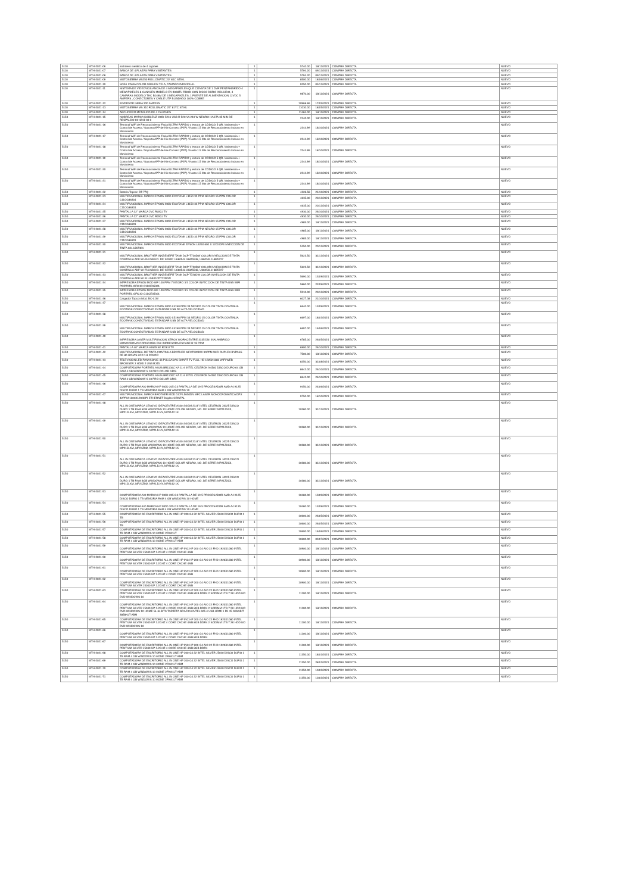| 5110 | MTH-2021-06 | archivero metálico de 4 cajones | 1 | 5740.00 | 18/11/2021 | COMPRA DIRECTA | NUEVO |
| 5110 | MTH-2021-07 | BANCA DE 4 PLAZAS PARA VISITANTES | 1 | 5794.20 | 09/12/2021 | COMPRA DIRECTA | NUEVO |
| 5110 | MTH-2021-08 | BANCA DE 4 PLAZAS PARA VISITANTES | 1 | 5794.20 | 09/12/2021 | COMPRA DIRECTA | NUEVO |
| 5110 | MTH-2021-09 | MOTOSIERRA MS250 ROLLOMATIC 20" 81C STIHL | 1 | 8500.00 | 18/06/2021 | COMPRA DIRECTA | NUEVO |
| 5110 | MTH-2021-10 | SOFÁ CAMA COLOR GRIS EN TELA, TAMAÑO INDIVIDUAL | 1 | 9250.00 | 05/12/2021 | COMPRA DIRECTA | NUEVO |
| 5110 | MTH-2021-11 | SISTEMA DE VIDEOVIGILANCIA DE 4 MEGAPIXELES QUE CONSTA DE 1 DVR PENTAHIBRIDO 4 MEGAPIXELES 8 CANALES MODELO EV-4008TU RBOD CON DISCO DURO INCLUIDO, 4 CAMARAS MODELO THC B148M DE 4 MEGAPIXELES, 1 FUENTE DE ALIMENTACION 12VDC 5 AMPERS , CONECTORES Y CABLE UTP BLINDADO 100% COBRE | 1 | 9870.00 | 18/11/2021 | COMPRA DIRECTA | NUEVO |
| 5110 | MTH-2021-12 | INVERSOR INFRA 200 AMPERS | 1 | 10968.96 | 17/05/2021 | COMPRA DIRECTA | NUEVO |
| 5110 | MTH-2021-13 | MOTOSIERRA MS 310 ROLLOMATIC 25" 81YC STIHL | 1 | 11030.00 | 18/05/2021 | COMPRA DIRECTA | NUEVO |
| 5110 | MTH-2021-14 | ARCHIVERO METALICO DE 4 CAJONES | 1 | 11484.00 | 18/11/2021 | COMPRA DIRECTA | NUEVO |
| 5150 | MTH-2021-15 | NOBREAK MARCA KOBLENZ MOD 5216 USB R 520 VA 240 W NEGRO HASTA 35 MIN DE RESPALDO 00-4241-00 6 | 1 | 2140.00 | 18/11/2021 | COMPRA DIRECTA | NUEVO |
| 5150 | MTH-2021-16 | Terminal WiFi de Reconocimiento Facial ULTRA RÁPIDO y lectura de CÓDIGO 5 QR / Asistencia + Control de Acceso / Soporta APP de Hik-Connect (P2P) / Hasta 1.5 Mts de Reconocimiento Incluso en Movimiento | 1 | 2244.99 | 18/10/2021 | COMPRA DIRECTA | NUEVO |
| 5150 | MTH-2021-17 | Terminal WiFi de Reconocimiento Facial ULTRA RÁPIDO y lectura de CÓDIGO 5 QR / Asistencia + Control de Acceso / Soporta APP de Hik-Connect (P2P) / Hasta 1.5 Mts de Reconocimiento Incluso en Movimiento | 1 | 2244.99 | 18/10/2021 | COMPRA DIRECTA | NUEVO |
| 5150 | MTH-2021-18 | Terminal WiFi de Reconocimiento Facial ULTRA RÁPIDO y lectura de CÓDIGO 5 QR / Asistencia + Control de Acceso / Soporta APP de Hik-Connect (P2P) / Hasta 1.5 Mts de Reconocimiento Incluso en Movimiento | 1 | 2244.99 | 18/10/2021 | COMPRA DIRECTA | NUEVO |
| 5150 | MTH-2021-19 | Terminal WiFi de Reconocimiento Facial ULTRA RÁPIDO y lectura de CÓDIGO 5 QR / Asistencia + Control de Acceso / Soporta APP de Hik-Connect (P2P) / Hasta 1.5 Mts de Reconocimiento Incluso en Movimiento | 1 | 2244.99 | 18/10/2021 | COMPRA DIRECTA | NUEVO |
| 5150 | MTH-2021-20 | Terminal WiFi de Reconocimiento Facial ULTRA RÁPIDO y lectura de CÓDIGO 5 QR / Asistencia + Control de Acceso / Soporta APP de Hik-Connect (P2P) / Hasta 1.5 Mts de Reconocimiento Incluso en Movimiento | 1 | 2244.99 | 18/10/2021 | COMPRA DIRECTA | NUEVO |
| 5150 | MTH-2021-21 | Terminal WiFi de Reconocimiento Facial ULTRA RÁPIDO y lectura de CÓDIGO 5 QR / Asistencia + Control de Acceso / Soporta APP de Hik-Connect (P2P) / Hasta 1.5 Mts de Reconocimiento Incluso en Movimiento | 1 | 2244.99 | 18/10/2021 | COMPRA DIRECTA | NUEVO |
| 5150 | MTH-2021-22 | Batería Topcon BT-77Q | 1 | 4328.58 | 21/10/2021 | COMPRA DIRECTA | NUEVO |
| 5150 | MTH-2021-23 | MULTIFUNCIONAL MARCA EPSON MOD ECOTANK L3150 33 PPM NEGRO 15 PPM COLOR C11CG86301 | 1 | 4635.00 | 20/12/2021 | COMPRA DIRECTA | NUEVO |
| 5150 | MTH-2021-24 | MULTIFUNCIONAL MARCA EPSON MOD ECOTANK L3150 33 PPM NEGRO 15 PPM COLOR C11CG86301 | 1 | 4635.00 | 20/12/2021 | COMPRA DIRECTA | NUEVO |
| 5150 | MTH-2021-25 | PANTALLA 32" MARCA JVC ROKU TV | 1 | 4930.00 | 26/10/2021 | COMPRA DIRECTA | NUEVO |
| 5150 | MTH-2021-26 | PANTALLA 32" MARCA JVC ROKU TV | 1 | 4930.00 | 26/10/2021 | COMPRA DIRECTA | NUEVO |
| 5150 | MTH-2021-27 | MULTIFUNCIONAL MARCA EPSON MOD ECOTANK L3150 33 PPM NEGRO 15 PPM COLOR C11CG86301 | 1 | 4985.00 | 18/11/2021 | COMPRA DIRECTA | NUEVO |
| 5150 | MTH-2021-28 | MULTIFUNCIONAL MARCA EPSON MOD ECOTANK L3150 33 PPM NEGRO 15 PPM COLOR C11CG86301 | 1 | 4985.00 | 18/11/2021 | COMPRA DIRECTA | NUEVO |
| 5150 | MTH-2021-29 | MULTIFUNCIONAL MARCA EPSON MOD ECOTANK L3150 33 PPM NEGRO 15 PPM COLOR C11CG86301 | 1 | 4985.00 | 18/11/2021 | COMPRA DIRECTA | NUEVO |
| 5150 | MTH-2021-30 | MULTIFUNCIONAL MARCA EPSON MOD ECOTANK EPSON L6250 600 X 1200 DPI INYECCION DE TINTA C11CJ67301 | 1 | 5150.00 | 20/12/2021 | COMPRA DIRECTA | NUEVO |
| 5150 | MTH-2021-31 | MULTIFUNCIONAL BROTHER INKBENEFIT TANK DCP-T720DW COLOR INYECCION DE TINTA CONTINUA ADF WI-FI/USB NO. DE SERIE: U66054L1H825548, U66054L1H825727 | 1 | 5623.50 | 31/12/2021 | COMPRA DIRECTA | NUEVO |
| 5150 | MTH-2021-32 | MULTIFUNCIONAL BROTHER INKBENEFIT TANK DCP-T720DW COLOR INYECCION DE TINTA CONTINUA ADF WI-FI/USB NO. DE SERIE: U66054L1H825548, U66054L1H825727 | 1 | 5623.50 | 31/12/2021 | COMPRA DIRECTA | NUEVO |
| 5150 | MTH-2021-33 | MULTIFUNCIONAL BROTHER INKBENEFIT TANK DCP T720DW COLOR INYECCION DE TINTA CONTINUA ADF WI FI USB DCPT720DW | 1 | 5690.00 | 13/09/2021 | COMPRA DIRECTA | NUEVO |
| 5150 | MTH-2021-34 | IMPRESORA EPSON MOD WF 100 PPM 7 NEGRO 3 5 COLOR INYECCION DE TINTA USB WIFI PORTATIL OFICIO C11CE05301 | 1 | 5860.00 | 22/09/2021 | COMPRA DIRECTA | NUEVO |
| 5150 | MTH-2021-35 | IMPRESORA EPSON MOD WF 100 PPM 7 NEGRO 3 5 COLOR INYECCION DE TINTA USB WIFI PORTATIL OFICIO C11CE05301 | 1 | 5910.00 | 20/12/2021 | COMPRA DIRECTA | NUEVO |
| 5150 | MTH-2021-36 | Cargador Topcon Mod. BC-L1W | 1 | 6027.38 | 21/10/2021 | COMPRA DIRECTA | NUEVO |
| 5150 | MTH-2021-37 | MULTIFUNCIONAL MARCA EPSON MOD L5190 PPM 33 NEGRO 15 COLOR TINTA CONTINUA ECOTANK CONECTIVIDAD ESTANDAR USB DE ALTA VELOCIDAD | 1 | 6640.00 | 13/09/2021 | COMPRA DIRECTA | NUEVO |
| 5150 | MTH-2021-38 | MULTIFUNCIONAL MARCA EPSON MOD L5190 PPM 33 NEGRO 15 COLOR TINTA CONTINUA ECOTANK CONECTIVIDAD ESTANDAR USB DE ALTA VELOCIDAD | 1 | 6697.00 | 18/03/2021 | COMPRA DIRECTA | NUEVO |
| 5150 | MTH-2021-39 | MULTIFUNCIONAL MARCA EPSON MOD L5190 PPM 33 NEGRO 15 COLOR TINTA CONTINUA ECOTANK CONECTIVIDAD ESTANDAR USB DE ALTA VELOCIDAD | 1 | 6697.00 | 16/06/2021 | COMPRA DIRECTA | NUEVO |
| 5150 | MTH-2021-40 | IMPRESORA LASER MULTIFUNCION XEROX WORKCENTRE 3335 DNI INALAMBRICO MONOCROMO COPIADORA FAX IMPRESORA ESCANE R 35 PPM | 1 | 6785.00 | 26/05/2021 | COMPRA DIRECTA | NUEVO |
| 5150 | MTH-2021-41 | PANTALLA 40" MARCA HISENSE ROKU TV | 1 | 6900.00 | 26/10/2021 | COMPRA DIRECTA | NUEVO |
| 5150 | MTH-2021-42 | MULTIFUNCIONAL DE TINTA CONTINUA BROTHER MFCT920DW 30PPM WIFI DUPLEX BYPASS DE 80 HOJAS LCD 1 8 COLOR | 1 | 7500.00 | 18/11/2021 | COMPRA DIRECTA | NUEVO |
| 5150 | MTH-2021-43 | TELEVISION LED PANASONIC 43 PULGADAS SMART TV FULL HD 1920X1080 WIFI WEB BROWSER 2 HDMI 2 USB RJ45 | 1 | 8250.00 | 31/08/2021 | COMPRA DIRECTA | NUEVO |
| 5150 | MTH-2021-44 | COMPUTADORA PORTATIL ASUS BR1100C KA 11 6 INTEL CELERON N4500 DISCO DURO 64 GB RAM 4 GB WINDOW S 10 PRO COLOR GRIS | 1 | 8642.00 | 26/10/2021 | COMPRA DIRECTA | NUEVO |
| 5150 | MTH-2021-45 | COMPUTADORA PORTATIL ASUS BR1100C KA 11 6 INTEL CELERON N4500 DISCO DURO 64 GB RAM 4 GB WINDOW S 10 PRO COLOR GRIS | 1 | 8642.00 | 26/10/2021 | COMPRA DIRECTA | NUEVO |
| 5150 | MTH-2021-46 | COMPUTADORA AIO MARCA HP MOD 205 G3 PANTALLA DE 19 5 PROCESADOR AMD A4 9125 DISCO DURO 1 TB MEMORIA RAM 4 GB WINDOWS 10 | 1 | 9450.00 | 24/06/2021 | COMPRA DIRECTA | NUEVO |
| 5150 | MTH-2021-47 | MULTIFUNCIONAL MARCA BROTHER MOD DCP L5650DN MFC LASER MONOCROMATICA DPX 42PPM 1200X1200DPI ETHERNET Dúplex CRISTAL | 1 | 9750.00 | 18/10/2021 | COMPRA DIRECTA | NUEVO |
| 5150 | MTH-2021-48 | ALL IN ONE MARCA LENOVO IDEACENTRE A340-24IGM 23.8" INTEL CELERON J4025 DISCO DURO 1 TB RAM 8GB WINDOWS 10 HOME COLOR NEGRO, NO. DE SERIE: MP21ZXX3, MP21JLKM, MP21ZM2, MP21JLNY, MP2142 1K | 1 | 10380.00 | 31/12/2021 | COMPRA DIRECTA | NUEVO |
| 5150 | MTH-2021-49 | ALL IN ONE MARCA LENOVO IDEACENTRE A340-24IGM 23.8" INTEL CELERON J4025 DISCO DURO 1 TB RAM 8GB WINDOWS 10 HOME COLOR NEGRO, NO. DE SERIE: MP21ZXX3, MP21JLKM, MP21ZM2, MP21JLNY, MP2142 1K | 1 | 10380.00 | 31/12/2021 | COMPRA DIRECTA | NUEVO |
| 5150 | MTH-2021-50 | ALL IN ONE MARCA LENOVO IDEACENTRE A340-24IGM 23.8" INTEL CELERON J4025 DISCO DURO 1 TB RAM 8GB WINDOWS 10 HOME COLOR NEGRO, NO. DE SERIE: MP21ZXX3, MP21JLKM, MP21ZM2, MP21JLNY, MP2142 1K | 1 | 10380.00 | 31/12/2021 | COMPRA DIRECTA | NUEVO |
| 5150 | MTH-2021-51 | ALL IN ONE MARCA LENOVO IDEACENTRE A340-24IGM 23.8" INTEL CELERON J4025 DISCO DURO 1 TB RAM 8GB WINDOWS 10 HOME COLOR NEGRO, NO. DE SERIE: MP21ZXX3, MP21JLKM, MP21ZM2, MP21JLNY, MP2142 1K | 1 | 10380.00 | 31/12/2021 | COMPRA DIRECTA | NUEVO |
| 5150 | MTH-2021-52 | ALL IN ONE MARCA LENOVO IDEACENTRE A340-24IGM 23.8" INTEL CELERON J4025 DISCO DURO 1 TB RAM 8GB WINDOWS 10 HOME COLOR NEGRO, NO. DE SERIE: MP21ZXX3, MP21JLKM, MP21ZM2, MP21JLNY, MP2142 1K | 1 | 10380.00 | 31/12/2021 | COMPRA DIRECTA | NUEVO |
| 5150 | MTH-2021-53 | COMPUTADORA AIO MARCA HP MOD 205 G3 PANTALLA DE 19 5 PROCESADOR AMD A4 9125 DISCO DURO 1 TB MEMORIA RAM 4 GB WINDOWS 10 HOME | 1 | 10480.00 | 13/09/2021 | COMPRA DIRECTA | NUEVO |
| 5150 | MTH-2021-54 | COMPUTADORA AIO MARCA HP MOD 205 G3 PANTALLA DE 19 5 PROCESADOR AMD A4 9125 DISCO DURO 1 TB MEMORIA RAM 4 GB WINDOWS 10 HOME | 1 | 10480.00 | 13/09/2021 | COMPRA DIRECTA | NUEVO |
| 5150 | MTH-2021-55 | COMPUTADORA DE ESCRITORIO ALL IN ONE HP 200 G4 22 INTEL SILVER J5040 DISCO DURO 1 TB | 1 | 10600.00 | 26/05/2021 | COMPRA DIRECTA | NUEVO |
| 5150 | MTH-2021-56 | COMPUTADORA DE ESCRITORIO ALL IN ONE HP 200 G4 22 INTEL SILVER J5040 DISCO DURO 1 TB | 1 | 10600.00 | 26/05/2021 | COMPRA DIRECTA | NUEVO |
| 5150 | MTH-2021-57 | COMPUTADORA DE ESCRITORIO ALL IN ONE HP 200 G4 22 INTEL SILVER J5040 DISCO DURO 1 TB RAM 4 GB WINDOWS 10 HOME 2F9M1LT | 1 | 10600.00 | 16/06/2021 | COMPRA DIRECTA | NUEVO |
| 5150 | MTH-2021-58 | COMPUTADORA DE ESCRITORIO ALL IN ONE HP 200 G4 22 INTEL SILVER J5040 DISCO DURO 1 TB RAM 4 GB WINDOWS 10 HOME 2F9M1LT ABM | 1 | 10600.00 | 09/07/2021 | COMPRA DIRECTA | NUEVO |
| 5150 | MTH-2021-59 | COMPUTADORA DE ESCRITORIO ALL IN ONE HP INC HP 200 G4 AIO 22 FHD 1920X1080 INTEL PENTIUM SILVER J5040 UP 3.2GHZ 4 CORE CACHE 4MB | 1 | 10900.00 | 18/11/2021 | COMPRA DIRECTA | NUEVO |
| 5150 | MTH-2021-60 | COMPUTADORA DE ESCRITORIO ALL IN ONE HP INC HP 200 G4 AIO 22 FHD 1920X1080 INTEL PENTIUM SILVER J5040 UP 3.2GHZ 4 CORE CACHE 4MB | 1 | 10900.00 | 18/11/2021 | COMPRA DIRECTA | NUEVO |
| 5150 | MTH-2021-61 | COMPUTADORA DE ESCRITORIO ALL IN ONE HP INC HP 200 G4 AIO 22 FHD 1920X1080 INTEL PENTIUM SILVER J5040 UP 3.2GHZ 4 CORE CACHE 4MB | 1 | 10900.00 | 18/11/2021 | COMPRA DIRECTA | NUEVO |
| 5150 | MTH-2021-62 | COMPUTADORA DE ESCRITORIO ALL IN ONE HP INC HP 200 G4 AIO 22 FHD 1920X1080 INTEL PENTIUM SILVER J5040 UP 3.2GHZ 4 CORE CACHE 4MB | 1 | 10900.00 | 18/11/2021 | COMPRA DIRECTA | NUEVO |
| 5150 | MTH-2021-63 | COMPUTADORA DE ESCRITORIO ALL IN ONE HP INC HP 200 G4 AIO 22 FHD 1920X1080 INTEL PENTIUM SILVER J5040 UP 3.2GHZ 4 CORE CACHE 4MB 8GB DDR4 2 SODIMM 1TB 7 2K HDD NO DVD WINDOWS 10 | 1 | 11100.00 | 18/11/2021 | COMPRA DIRECTA | NUEVO |
| 5150 | MTH-2021-64 | COMPUTADORA DE ESCRITORIO ALL IN ONE HP INC HP 200 G4 AIO 22 FHD 1920X1080 INTEL PENTIUM SILVER J5040 UP 3.2GHZ 4 CORE CACHE 4MB 8GB DDR4 2 SODIMM 1TB 7 2K HDD NO DVD WINDOWS 10 HOME SL 64BITS TARJETA GRAFICA INTEL 605 4 USB HDMI 1 RJ 45 GIGABIT 3858NLT ABM | 1 | 11100.00 | 18/11/2021 | COMPRA DIRECTA | NUEVO |
| 5150 | MTH-2021-65 | COMPUTADORA DE ESCRITORIO ALL IN ONE HP INC HP 200 G4 AIO 22 FHD 1920X1080 INTEL PENTIUM SILVER J5040 UP 3.2GHZ 4 CORE CACHE 4MB 8GB DDR4 2 SODIMM 1TB 7 2K HDD NO DVD WINDOWS 10 | 1 | 11100.00 | 18/11/2021 | COMPRA DIRECTA | NUEVO |
| 5150 | MTH-2021-66 | COMPUTADORA DE ESCRITORIO ALL IN ONE HP INC HP 200 G4 AIO 22 FHD 1920X1080 INTEL PENTIUM SILVER J5040 UP 3.2GHZ 4 CORE CACHE 4MB 8GB DDR4 | 1 | 11100.00 | 18/11/2021 | COMPRA DIRECTA | NUEVO |
| 5150 | MTH-2021-67 | COMPUTADORA DE ESCRITORIO ALL IN ONE HP INC HP 200 G4 AIO 22 FHD 1920X1080 INTEL PENTIUM SILVER J5040 UP 3.2GHZ 4 CORE CACHE 4MB 8GB DDR4 | 1 | 11100.00 | 18/11/2021 | COMPRA DIRECTA | NUEVO |
| 5150 | MTH-2021-68 | COMPUTADORA DE ESCRITORIO ALL IN ONE HP 200 G4 22 INTEL SILVER J5040 DISCO DURO 1 TB RAM 4 GB WINDOWS 10 HOME 2F9M1LT ABM | 1 | 11350.00 | 18/01/2021 | COMPRA DIRECTA | NUEVO |
| 5150 | MTH-2021-69 | COMPUTADORA DE ESCRITORIO ALL IN ONE HP 200 G4 22 INTEL SILVER J5040 DISCO DURO 1 TB RAM 4 GB WINDOWS 10 HOME 2F9M1LT ABM | 1 | 11350.00 | 28/01/2021 | COMPRA DIRECTA | NUEVO |
| 5150 | MTH-2021-70 | COMPUTADORA DE ESCRITORIO ALL IN ONE HP 200 G4 22 INTEL SILVER J5040 DISCO DURO 1 TB RAM 4 GB WINDOWS 10 HOME 2F9M1LT ABM | 1 | 11350.00 | 10/02/2021 | COMPRA DIRECTA | NUEVO |
| 5150 | MTH-2021-71 | COMPUTADORA DE ESCRITORIO ALL IN ONE HP 200 G4 22 INTEL SILVER J5040 DISCO DURO 1 TB RAM 4 GB WINDOWS 10 HOME 2F9M1LT ABM | 1 | 11350.00 | 10/02/2021 | COMPRA DIRECTA | NUEVO |